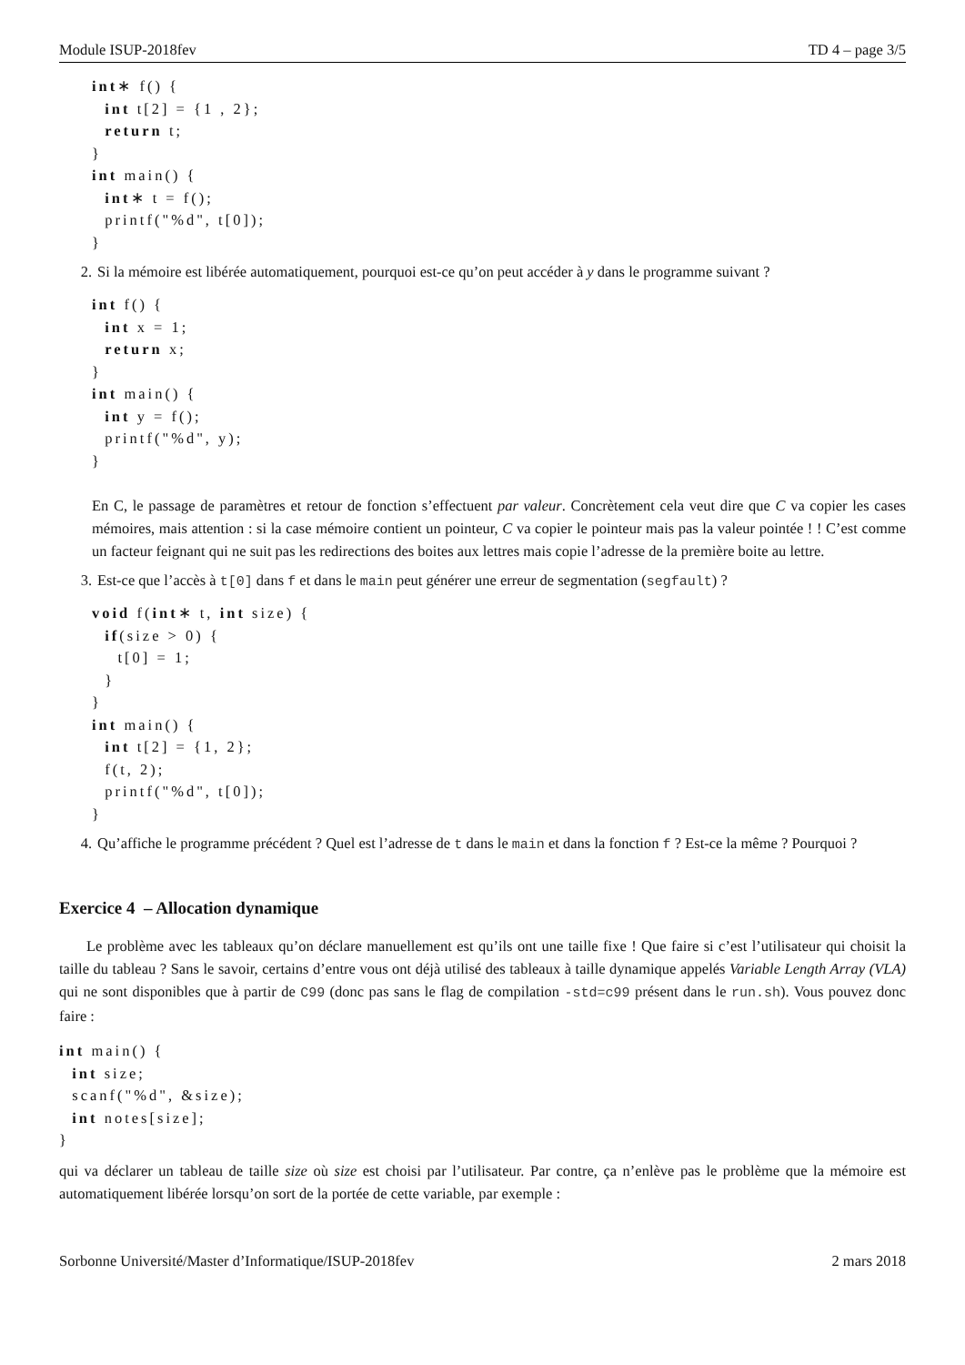Module ISUP-2018fev TD 4 – page 3/5
int∗ f() {
  int t[2] = {1 , 2};
  return t;
}
int main() {
  int∗ t = f();
  printf("%d", t[0]);
}
2. Si la mémoire est libérée automatiquement, pourquoi est-ce qu’on peut accéder à y dans le programme suivant ?
int f() {
  int x = 1;
  return x;
}
int main() {
  int y = f();
  printf("%d", y);
}
En C, le passage de paramètres et retour de fonction s’effectuent par valeur. Concrètement cela veut dire que C va copier les cases mémoires, mais attention : si la case mémoire contient un pointeur, C va copier le pointeur mais pas la valeur pointée ! ! C’est comme un facteur feignant qui ne suit pas les redirections des boites aux lettres mais copie l’adresse de la première boite au lettre.
3. Est-ce que l’accès à t[0] dans f et dans le main peut générer une erreur de segmentation (segfault) ?
void f(int∗ t, int size) {
  if(size > 0) {
    t[0] = 1;
  }
}
int main() {
  int t[2] = {1, 2};
  f(t, 2);
  printf("%d", t[0]);
}
4. Qu’affiche le programme précédent ? Quel est l’adresse de t dans le main et dans la fonction f ? Est-ce la même ? Pourquoi ?
Exercice 4 – Allocation dynamique
Le problème avec les tableaux qu’on déclare manuellement est qu’ils ont une taille fixe ! Que faire si c’est l’utilisateur qui choisit la taille du tableau ? Sans le savoir, certains d’entre vous ont déjà utilisé des tableaux à taille dynamique appelés Variable Length Array (VLA) qui ne sont disponibles que à partir de C99 (donc pas sans le flag de compilation -std=c99 présent dans le run.sh). Vous pouvez donc faire :
int main() {
  int size;
  scanf("%d", &size);
  int notes[size];
}
qui va déclarer un tableau de taille size où size est choisi par l’utilisateur. Par contre, ça n’enlève pas le problème que la mémoire est automatiquement libérée lorsqu’on sort de la portée de cette variable, par exemple :
Sorbonne Université/Master d’Informatique/ISUP-2018fev 2 mars 2018